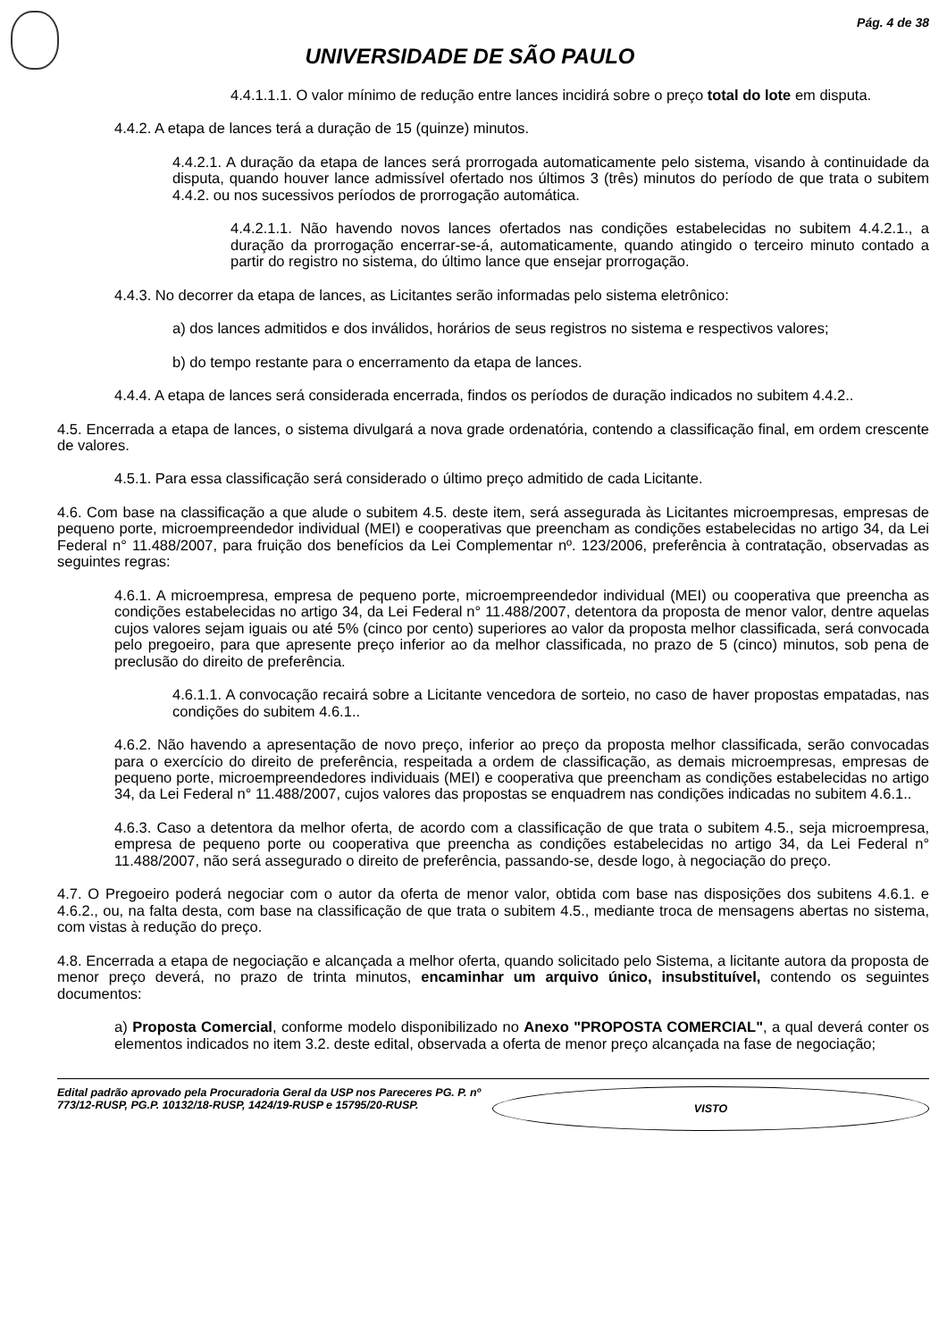Pág. 4 de 38
UNIVERSIDADE DE SÃO PAULO
4.4.1.1.1. O valor mínimo de redução entre lances incidirá sobre o preço total do lote em disputa.
4.4.2. A etapa de lances terá a duração de 15 (quinze) minutos.
4.4.2.1. A duração da etapa de lances será prorrogada automaticamente pelo sistema, visando à continuidade da disputa, quando houver lance admissível ofertado nos últimos 3 (três) minutos do período de que trata o subitem 4.4.2. ou nos sucessivos períodos de prorrogação automática.
4.4.2.1.1. Não havendo novos lances ofertados nas condições estabelecidas no subitem 4.4.2.1., a duração da prorrogação encerrar-se-á, automaticamente, quando atingido o terceiro minuto contado a partir do registro no sistema, do último lance que ensejar prorrogação.
4.4.3. No decorrer da etapa de lances, as Licitantes serão informadas pelo sistema eletrônico:
a) dos lances admitidos e dos inválidos, horários de seus registros no sistema e respectivos valores;
b) do tempo restante para o encerramento da etapa de lances.
4.4.4. A etapa de lances será considerada encerrada, findos os períodos de duração indicados no subitem 4.4.2..
4.5. Encerrada a etapa de lances, o sistema divulgará a nova grade ordenatória, contendo a classificação final, em ordem crescente de valores.
4.5.1. Para essa classificação será considerado o último preço admitido de cada Licitante.
4.6. Com base na classificação a que alude o subitem 4.5. deste item, será assegurada às Licitantes microempresas, empresas de pequeno porte, microempreendedor individual (MEI) e cooperativas que preencham as condições estabelecidas no artigo 34, da Lei Federal n° 11.488/2007, para fruição dos benefícios da Lei Complementar nº. 123/2006, preferência à contratação, observadas as seguintes regras:
4.6.1. A microempresa, empresa de pequeno porte, microempreendedor individual (MEI) ou cooperativa que preencha as condições estabelecidas no artigo 34, da Lei Federal n° 11.488/2007, detentora da proposta de menor valor, dentre aquelas cujos valores sejam iguais ou até 5% (cinco por cento) superiores ao valor da proposta melhor classificada, será convocada pelo pregoeiro, para que apresente preço inferior ao da melhor classificada, no prazo de 5 (cinco) minutos, sob pena de preclusão do direito de preferência.
4.6.1.1. A convocação recairá sobre a Licitante vencedora de sorteio, no caso de haver propostas empatadas, nas condições do subitem 4.6.1..
4.6.2. Não havendo a apresentação de novo preço, inferior ao preço da proposta melhor classificada, serão convocadas para o exercício do direito de preferência, respeitada a ordem de classificação, as demais microempresas, empresas de pequeno porte, microempreendedores individuais (MEI) e cooperativa que preencham as condições estabelecidas no artigo 34, da Lei Federal n° 11.488/2007, cujos valores das propostas se enquadrem nas condições indicadas no subitem 4.6.1..
4.6.3. Caso a detentora da melhor oferta, de acordo com a classificação de que trata o subitem 4.5., seja microempresa, empresa de pequeno porte ou cooperativa que preencha as condições estabelecidas no artigo 34, da Lei Federal n° 11.488/2007, não será assegurado o direito de preferência, passando-se, desde logo, à negociação do preço.
4.7. O Pregoeiro poderá negociar com o autor da oferta de menor valor, obtida com base nas disposições dos subitens 4.6.1. e 4.6.2., ou, na falta desta, com base na classificação de que trata o subitem 4.5., mediante troca de mensagens abertas no sistema, com vistas à redução do preço.
4.8. Encerrada a etapa de negociação e alcançada a melhor oferta, quando solicitado pelo Sistema, a licitante autora da proposta de menor preço deverá, no prazo de trinta minutos, encaminhar um arquivo único, insubstituível, contendo os seguintes documentos:
a) Proposta Comercial, conforme modelo disponibilizado no Anexo "PROPOSTA COMERCIAL", a qual deverá conter os elementos indicados no item 3.2. deste edital, observada a oferta de menor preço alcançada na fase de negociação;
Edital padrão aprovado pela Procuradoria Geral da USP nos Pareceres PG. P. nº 773/12-RUSP, PG.P. 10132/18-RUSP, 1424/19-RUSP e 15795/20-RUSP.
VISTO